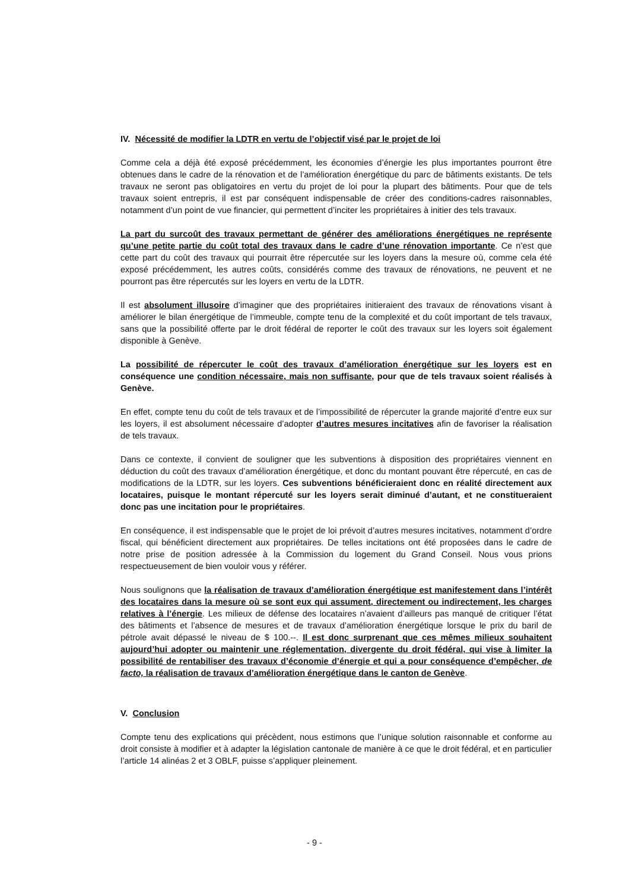IV. Nécessité de modifier la LDTR en vertu de l’objectif visé par le projet de loi
Comme cela a déjà été exposé précédemment, les économies d’énergie les plus importantes pourront être obtenues dans le cadre de la rénovation et de l’amélioration énergétique du parc de bâtiments existants. De tels travaux ne seront pas obligatoires en vertu du projet de loi pour la plupart des bâtiments. Pour que de tels travaux soient entrepris, il est par conséquent indispensable de créer des conditions-cadres raisonnables, notamment d’un point de vue financier, qui permettent d’inciter les propriétaires à initier des tels travaux.
La part du surcoût des travaux permettant de générer des améliorations énergétiques ne représente qu’une petite partie du coût total des travaux dans le cadre d’une rénovation importante. Ce n’est que cette part du coût des travaux qui pourrait être répercutée sur les loyers dans la mesure où, comme cela été exposé précédemment, les autres coûts, considérés comme des travaux de rénovations, ne peuvent et ne pourront pas être répercutés sur les loyers en vertu de la LDTR.
Il est absolument illusoire d’imaginer que des propriétaires initieraient des travaux de rénovations visant à améliorer le bilan énergétique de l’immeuble, compte tenu de la complexité et du coût important de tels travaux, sans que la possibilité offerte par le droit fédéral de reporter le coût des travaux sur les loyers soit également disponible à Genève.
La possibilité de répercuter le coût des travaux d’amélioration énergétique sur les loyers est en conséquence une condition nécessaire, mais non suffisante, pour que de tels travaux soient réalisés à Genève.
En effet, compte tenu du coût de tels travaux et de l’impossibilité de répercuter la grande majorité d’entre eux sur les loyers, il est absolument nécessaire d’adopter d’autres mesures incitatives afin de favoriser la réalisation de tels travaux.
Dans ce contexte, il convient de souligner que les subventions à disposition des propriétaires viennent en déduction du coût des travaux d’amélioration énergétique, et donc du montant pouvant être répercuté, en cas de modifications de la LDTR, sur les loyers. Ces subventions bénéficieraient donc en réalité directement aux locataires, puisque le montant répercuté sur les loyers serait diminué d’autant, et ne constitueraient donc pas une incitation pour le propriétaires.
En conséquence, il est indispensable que le projet de loi prévoit d’autres mesures incitatives, notamment d’ordre fiscal, qui bénéficient directement aux propriétaires. De telles incitations ont été proposées dans le cadre de notre prise de position adressée à la Commission du logement du Grand Conseil. Nous vous prions respectueusement de bien vouloir vous y référer.
Nous soulignons que la réalisation de travaux d’amélioration énergétique est manifestement dans l’intérêt des locataires dans la mesure où se sont eux qui assument, directement ou indirectement, les charges relatives à l’énergie. Les milieux de défense des locataires n’avaient d’ailleurs pas manqué de critiquer l’état des bâtiments et l’absence de mesures et de travaux d’amélioration énergétique lorsque le prix du baril de pétrole avait dépassé le niveau de $ 100.--. Il est donc surprenant que ces mêmes milieux souhaitent aujourd’hui adopter ou maintenir une réglementation, divergente du droit fédéral, qui vise à limiter la possibilité de rentabiliser des travaux d’économie d’énergie et qui a pour conséquence d’empêcher, de facto, la réalisation de travaux d’amélioration énergétique dans le canton de Genève.
V. Conclusion
Compte tenu des explications qui précèdent, nous estimons que l’unique solution raisonnable et conforme au droit consiste à modifier et à adapter la législation cantonale de manière à ce que le droit fédéral, et en particulier l’article 14 alinéas 2 et 3 OBLF, puisse s’appliquer pleinement.
- 9 -